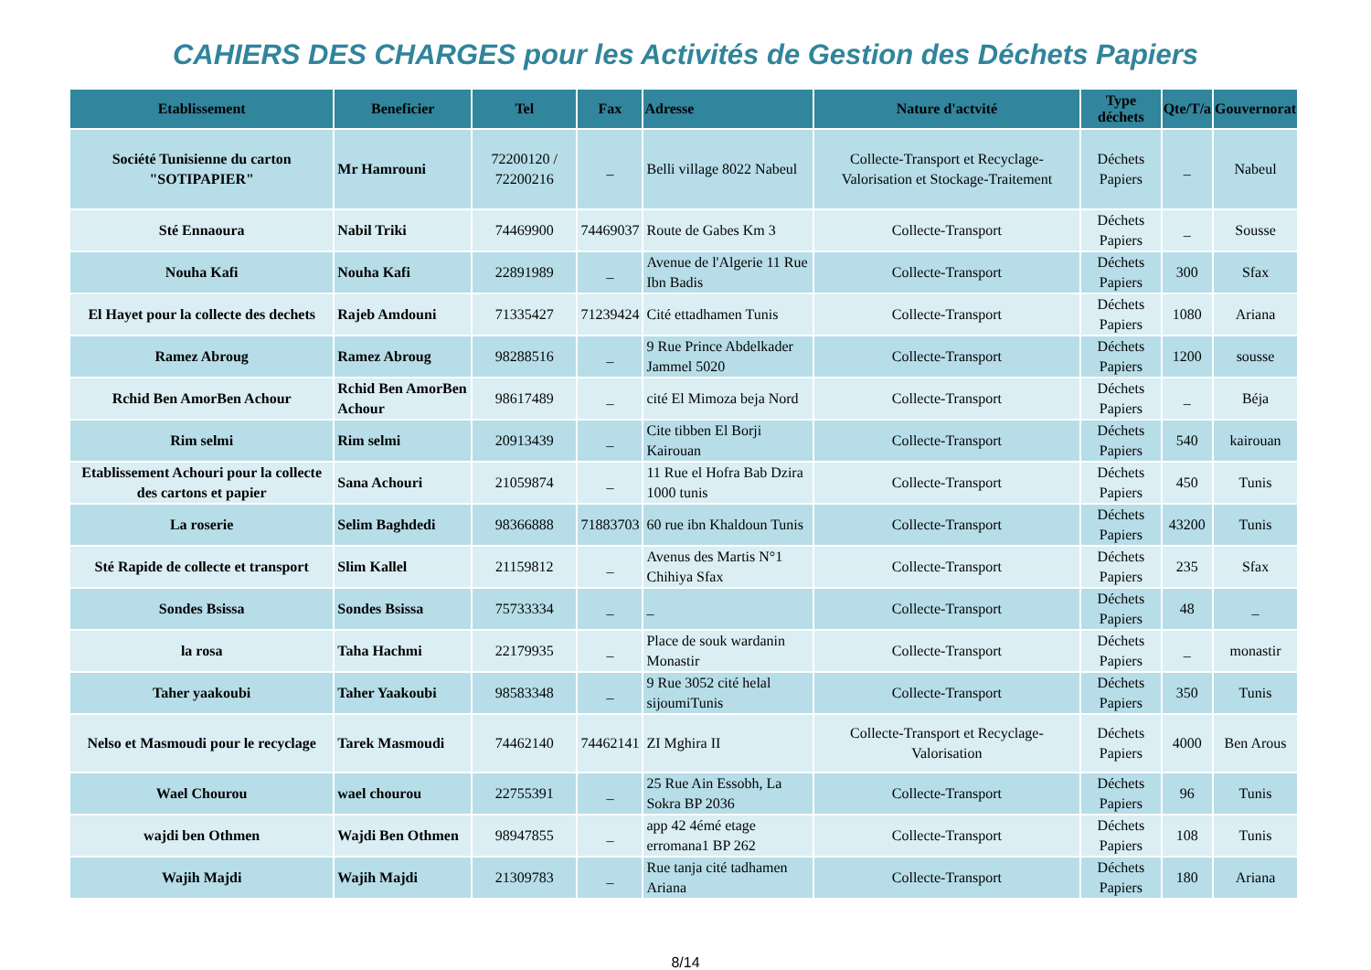CAHIERS DES CHARGES pour les Activités de Gestion des Déchets Papiers
| Etablissement | Beneficier | Tel | Fax | Adresse | Nature d'actvité | Type déchets | Qte/T/a | Gouvernorat |
| --- | --- | --- | --- | --- | --- | --- | --- | --- |
| Société Tunisienne du carton "SOTIPAPIER" | Mr Hamrouni | 72200120 / 72200216 | _ | Belli village 8022 Nabeul | Collecte-Transport et Recyclage-Valorisation et Stockage-Traitement | Déchets Papiers | _ | Nabeul |
| Sté Ennaoura | Nabil Triki | 74469900 | 74469037 | Route de Gabes Km 3 | Collecte-Transport | Déchets Papiers | _ | Sousse |
| Nouha Kafi | Nouha Kafi | 22891989 | _ | Avenue de l'Algerie 11 Rue Ibn Badis | Collecte-Transport | Déchets Papiers | 300 | Sfax |
| El Hayet pour la collecte des dechets | Rajeb Amdouni | 71335427 | 71239424 | Cité ettadhamen Tunis | Collecte-Transport | Déchets Papiers | 1080 | Ariana |
| Ramez Abroug | Ramez Abroug | 98288516 | _ | 9 Rue Prince Abdelkader Jammel 5020 | Collecte-Transport | Déchets Papiers | 1200 | sousse |
| Rchid Ben AmorBen Achour | Rchid Ben AmorBen Achour | 98617489 | _ | cité El Mimoza beja Nord | Collecte-Transport | Déchets Papiers | _ | Béja |
| Rim selmi | Rim selmi | 20913439 | _ | Cite tibben El Borji Kairouan | Collecte-Transport | Déchets Papiers | 540 | kairouan |
| Etablissement Achouri pour la collecte des cartons et papier | Sana Achouri | 21059874 | _ | 11 Rue el Hofra Bab Dzira 1000 tunis | Collecte-Transport | Déchets Papiers | 450 | Tunis |
| La roserie | Selim Baghdedi | 98366888 | 71883703 | 60 rue ibn Khaldoun Tunis | Collecte-Transport | Déchets Papiers | 43200 | Tunis |
| Sté Rapide de collecte et transport | Slim Kallel | 21159812 | _ | Avenus des Martis N°1 Chihiya Sfax | Collecte-Transport | Déchets Papiers | 235 | Sfax |
| Sondes Bsissa | Sondes Bsissa | 75733334 | _ | _ | Collecte-Transport | Déchets Papiers | 48 | _ |
| la rosa | Taha Hachmi | 22179935 | _ | Place de souk wardanin Monastir | Collecte-Transport | Déchets Papiers | _ | monastir |
| Taher yaakoubi | Taher Yaakoubi | 98583348 | _ | 9 Rue 3052 cité helal sijoumiTunis | Collecte-Transport | Déchets Papiers | 350 | Tunis |
| Nelso et Masmoudi pour le recyclage | Tarek Masmoudi | 74462140 | 74462141 | ZI Mghira II | Collecte-Transport et Recyclage-Valorisation | Déchets Papiers | 4000 | Ben Arous |
| Wael Chourou | wael chourou | 22755391 | _ | 25 Rue Ain Essobh, La Sokra BP 2036 | Collecte-Transport | Déchets Papiers | 96 | Tunis |
| wajdi ben Othmen | Wajdi Ben Othmen | 98947855 | _ | app 42 4émé etage erromana1 BP 262 | Collecte-Transport | Déchets Papiers | 108 | Tunis |
| Wajih Majdi | Wajih Majdi | 21309783 | _ | Rue tanja cité tadhamen Ariana | Collecte-Transport | Déchets Papiers | 180 | Ariana |
8/14